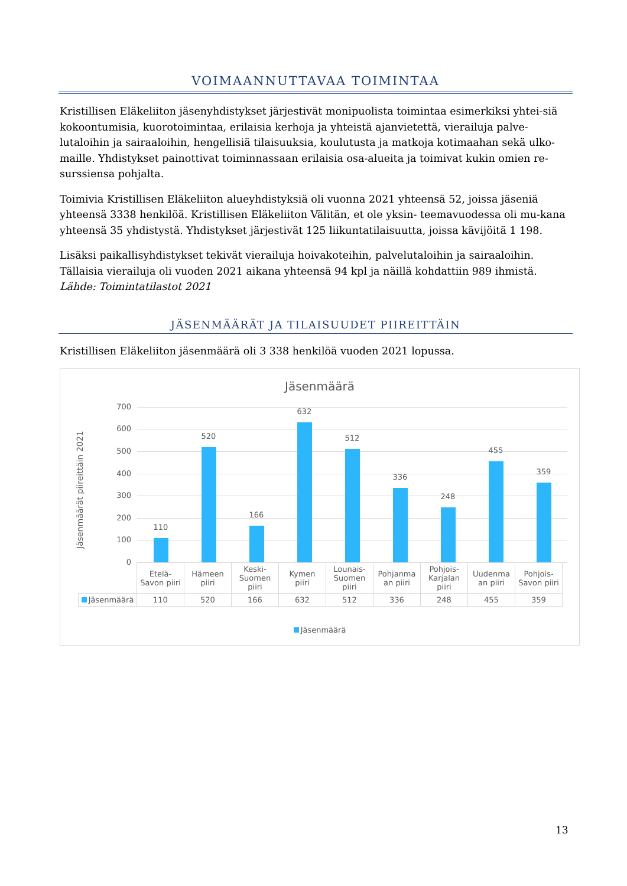VOIMAANNUTTAVAA TOIMINTAA
Kristillisen Eläkeliiton jäsenyhdistykset järjestivät monipuolista toimintaa esimerkiksi yhtei-siä kokoontumisia, kuorotoimintaa, erilaisia kerhoja ja yhteistä ajanvietettä, vierailuja palve-lutaloihin ja sairaaloihin, hengellisiä tilaisuuksia, koulutusta ja matkoja kotimaahan sekä ulko-maille. Yhdistykset painottivat toiminnassaan erilaisia osa-alueita ja toimivat kukin omien re-surssiensa pohjalta.
Toimivia Kristillisen Eläkeliiton alueyhdistyksiä oli vuonna 2021 yhteensä 52, joissa jäseniä yhteensä 3338 henkilöä. Kristillisen Eläkeliiton Välitän, et ole yksin- teemavuodessa oli mu-kana yhteensä 35 yhdistystä. Yhdistykset järjestivät 125 liikuntatilaisuutta, joissa kävijöitä 1 198.
Lisäksi paikallisyhdistykset tekivät vierailuja hoivakoteihin, palvelutaloihin ja sairaaloihin. Tällaisia vierailuja oli vuoden 2021 aikana yhteensä 94 kpl ja näillä kohdattiin 989 ihmistä. Lähde: Toimintatilastot 2021
JÄSENMÄÄRÄT JA TILAISUUDET PIIREITTÄIN
Kristillisen Eläkeliiton jäsenmäärä oli 3 338 henkilöä vuoden 2021 lopussa.
Jäsenmäärä
Jäsenmäärät piireittäin 2021
700
600
500
400
300
200
100
0
110
520
166
632
512
336
248
455
359
| | Etelä- Savon piiri | Hämeen piiri | Keski- Suomen piiri | Kymen piiri | Lounais- Suomen piiri | Pohjanma an piiri | Pohjois- Karjalan piiri | Uudenma an piiri | Pohjois- Savon piiri |
| Jäsenmäärä | 110 | 520 | 166 | 632 | 512 | 336 | 248 | 455 | 359 |
Jäsenmäärä
13